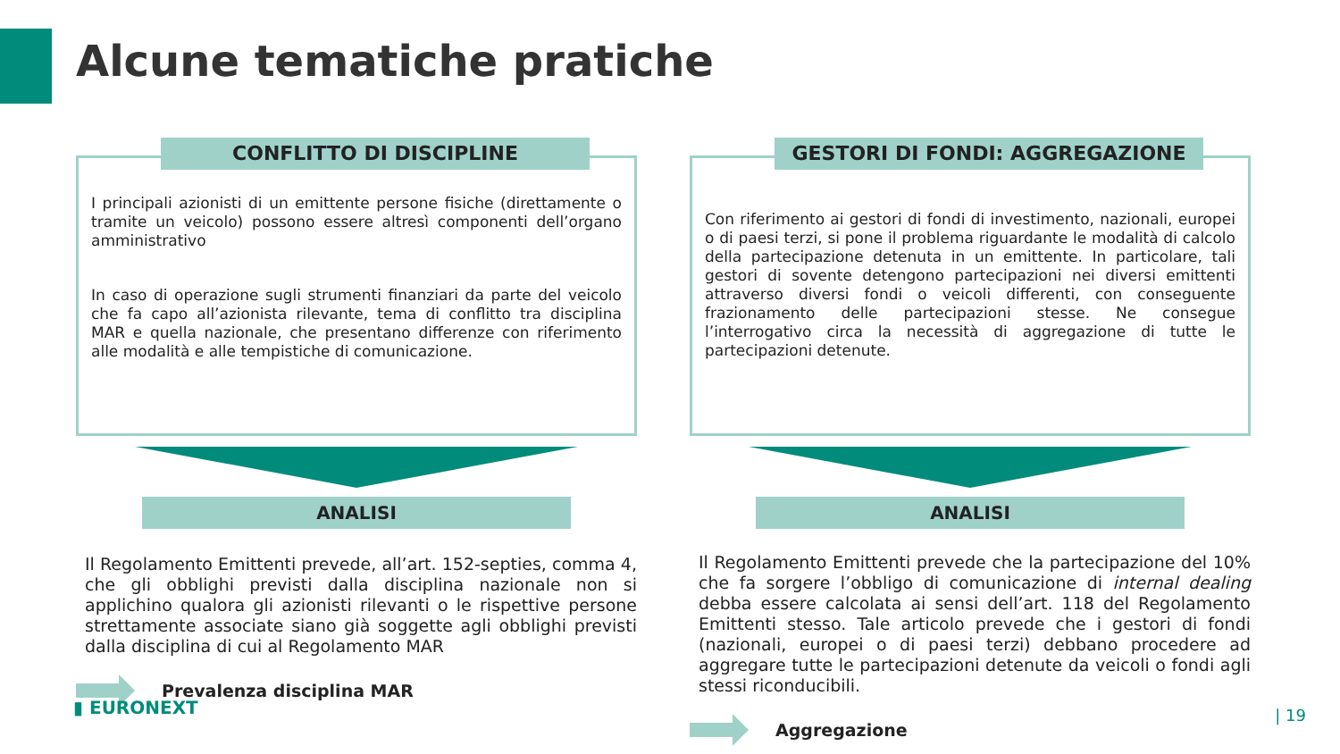Alcune tematiche pratiche
CONFLITTO DI DISCIPLINE
I principali azionisti di un emittente persone fisiche (direttamente o tramite un veicolo) possono essere altresì componenti dell’organo amministrativo
In caso di operazione sugli strumenti finanziari da parte del veicolo che fa capo all’azionista rilevante, tema di conflitto tra disciplina MAR e quella nazionale, che presentano differenze con riferimento alle modalità e alle tempistiche di comunicazione.
ANALISI
Il Regolamento Emittenti prevede, all’art. 152-septies, comma 4, che gli obblighi previsti dalla disciplina nazionale non si applichino qualora gli azionisti rilevanti o le rispettive persone strettamente associate siano già soggette agli obblighi previsti dalla disciplina di cui al Regolamento MAR
Prevalenza disciplina MAR
GESTORI DI FONDI: AGGREGAZIONE
Con riferimento ai gestori di fondi di investimento, nazionali, europei o di paesi terzi, si pone il problema riguardante le modalità di calcolo della partecipazione detenuta in un emittente. In particolare, tali gestori di sovente detengono partecipazioni nei diversi emittenti attraverso diversi fondi o veicoli differenti, con conseguente frazionamento delle partecipazioni stesse. Ne consegue l’interrogativo circa la necessità di aggregazione di tutte le partecipazioni detenute.
ANALISI
Il Regolamento Emittenti prevede che la partecipazione del 10% che fa sorgere l’obbligo di comunicazione di internal dealing debba essere calcolata ai sensi dell’art. 118 del Regolamento Emittenti stesso. Tale articolo prevede che i gestori di fondi (nazionali, europei o di paesi terzi) debbano procedere ad aggregare tutte le partecipazioni detenute da veicoli o fondi agli stessi riconducibili.
Aggregazione
▮ EURONEXT | 19